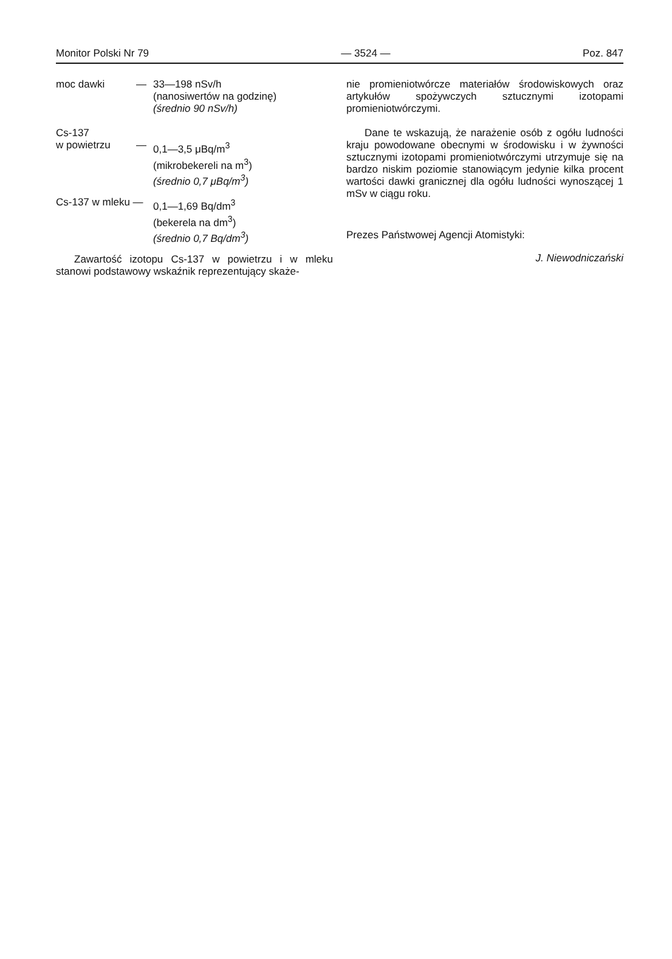Monitor Polski Nr 79 — 3524 — Poz. 847
moc dawki — 33—198 nSv/h
(nanosiwertów na godzinę)
(średnio 90 nSv/h)
Cs-137
w powietrzu — 0,1—3,5 μBq/m<sup>3</sup>
(mikrobekereli na m<sup>3</sup>)
(średnio 0,7 μBq/m<sup>3</sup>)
Cs-137 w mleku —
0,1—1,69 Bq/dm<sup>3</sup>
(bekerela na dm<sup>3</sup>)
(średnio 0,7 Bq/dm<sup>3</sup>)
Zawartość izotopu Cs-137 w powietrzu i w mleku stanowi podstawowy wskaźnik reprezentujący skaże-
nie promieniotwórcze materiałów środowiskowych oraz artykułów spożywczych sztucznymi izotopami promieniotwórczymi.
Dane te wskazują, że narażenie osób z ogółu ludności kraju powodowane obecnymi w środowisku i w żywności sztucznymi izotopami promieniotwórczymi utrzymuje się na bardzo niskim poziomie stanowiącym jedynie kilka procent wartości dawki granicznej dla ogółu ludności wynoszącej 1 mSv w ciągu roku.
Prezes Państwowej Agencji Atomistyki:
J. Niewodniczański